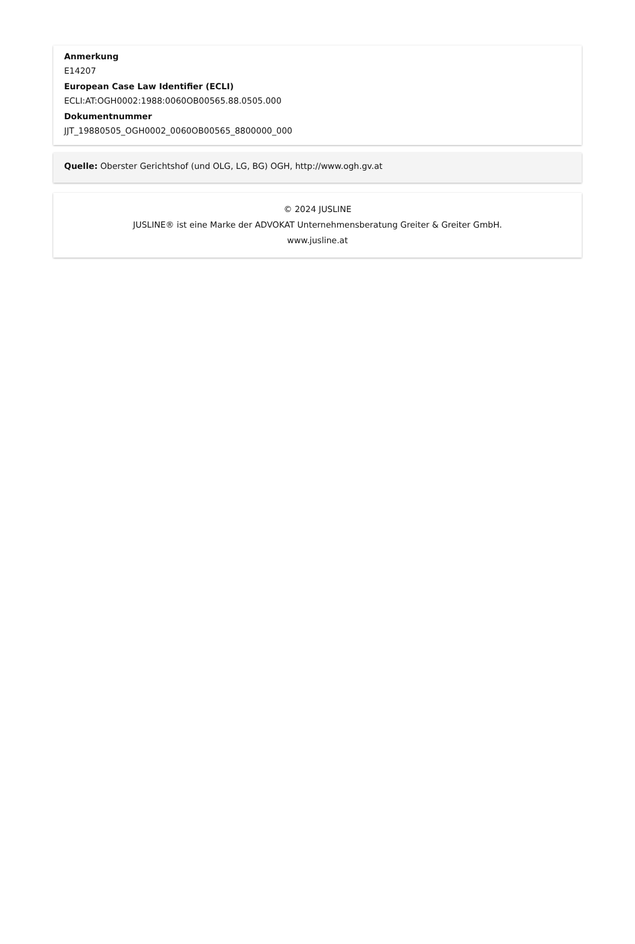Anmerkung
E14207
European Case Law Identifier (ECLI)
ECLI:AT:OGH0002:1988:0060OB00565.88.0505.000
Dokumentnummer
JJT_19880505_OGH0002_0060OB00565_8800000_000
Quelle: Oberster Gerichtshof (und OLG, LG, BG) OGH, http://www.ogh.gv.at
© 2024 JUSLINE
JUSLINE® ist eine Marke der ADVOKAT Unternehmensberatung Greiter & Greiter GmbH.
www.jusline.at